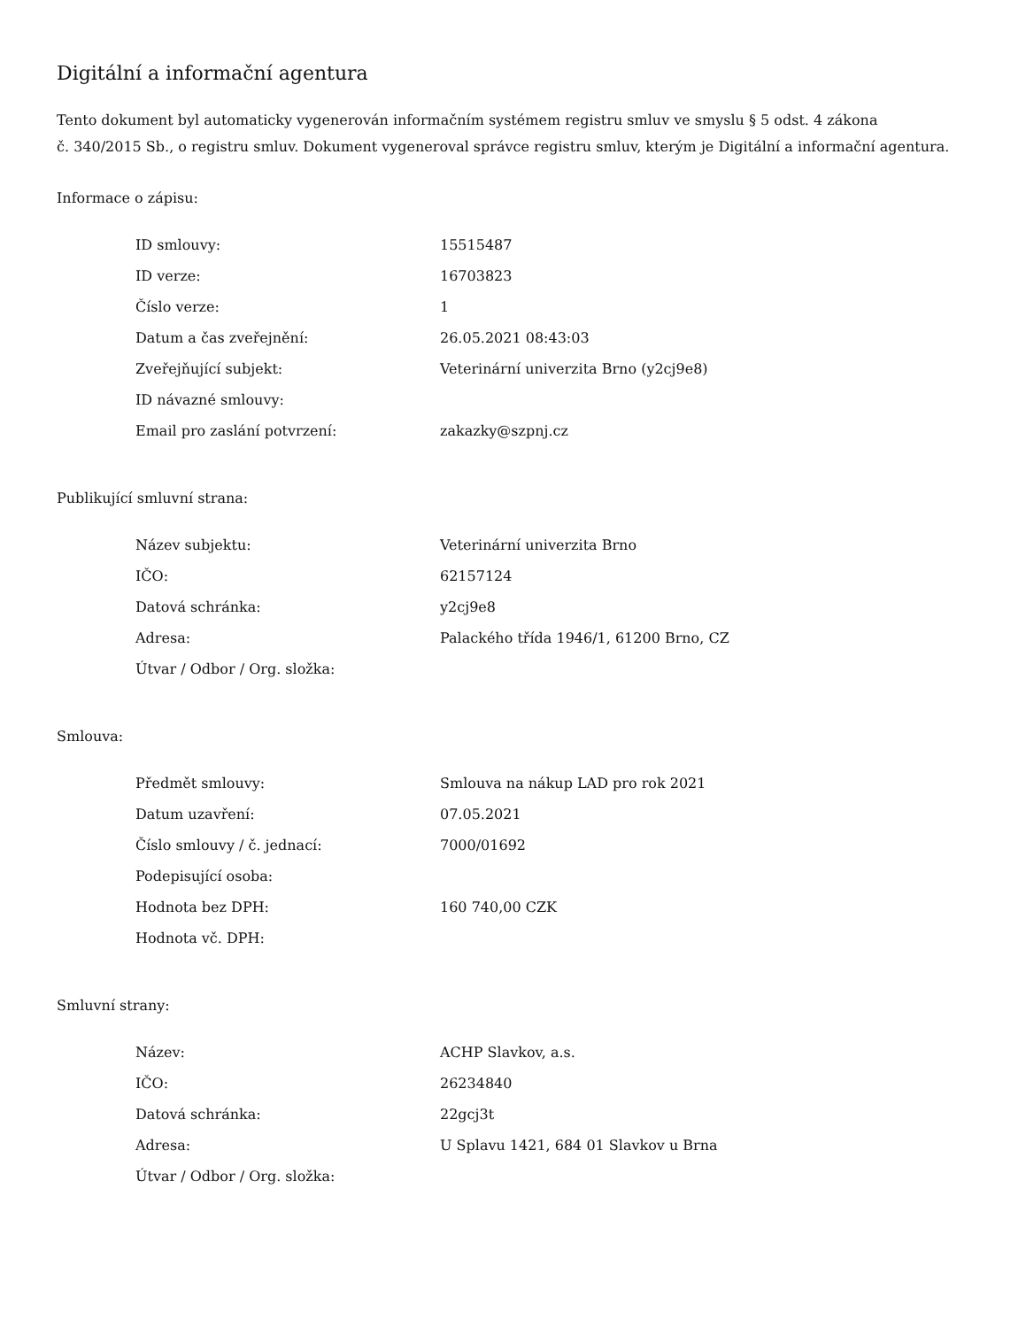Digitální a informační agentura
Tento dokument byl automaticky vygenerován informačním systémem registru smluv ve smyslu § 5 odst. 4 zákona
č. 340/2015 Sb., o registru smluv. Dokument vygeneroval správce registru smluv, kterým je Digitální a informační agentura.
Informace o zápisu:
| ID smlouvy: | 15515487 |
| ID verze: | 16703823 |
| Číslo verze: | 1 |
| Datum a čas zveřejnění: | 26.05.2021 08:43:03 |
| Zveřejňující subjekt: | Veterinární univerzita Brno (y2cj9e8) |
| ID návazné smlouvy: | |
| Email pro zaslání potvrzení: | zakazky@szpnj.cz |
Publikující smluvní strana:
| Název subjektu: | Veterinární univerzita Brno |
| IČO: | 62157124 |
| Datová schránka: | y2cj9e8 |
| Adresa: | Palackého třída 1946/1, 61200 Brno, CZ |
| Útvar / Odbor / Org. složka: | |
Smlouva:
| Předmět smlouvy: | Smlouva na nákup LAD pro rok 2021 |
| Datum uzavření: | 07.05.2021 |
| Číslo smlouvy / č. jednací: | 7000/01692 |
| Podepisující osoba: | |
| Hodnota bez DPH: | 160 740,00 CZK |
| Hodnota vč. DPH: | |
Smluvní strany:
| Název: | ACHP Slavkov, a.s. |
| IČO: | 26234840 |
| Datová schránka: | 22gcj3t |
| Adresa: | U Splavu 1421, 684 01 Slavkov u Brna |
| Útvar / Odbor / Org. složka: | |